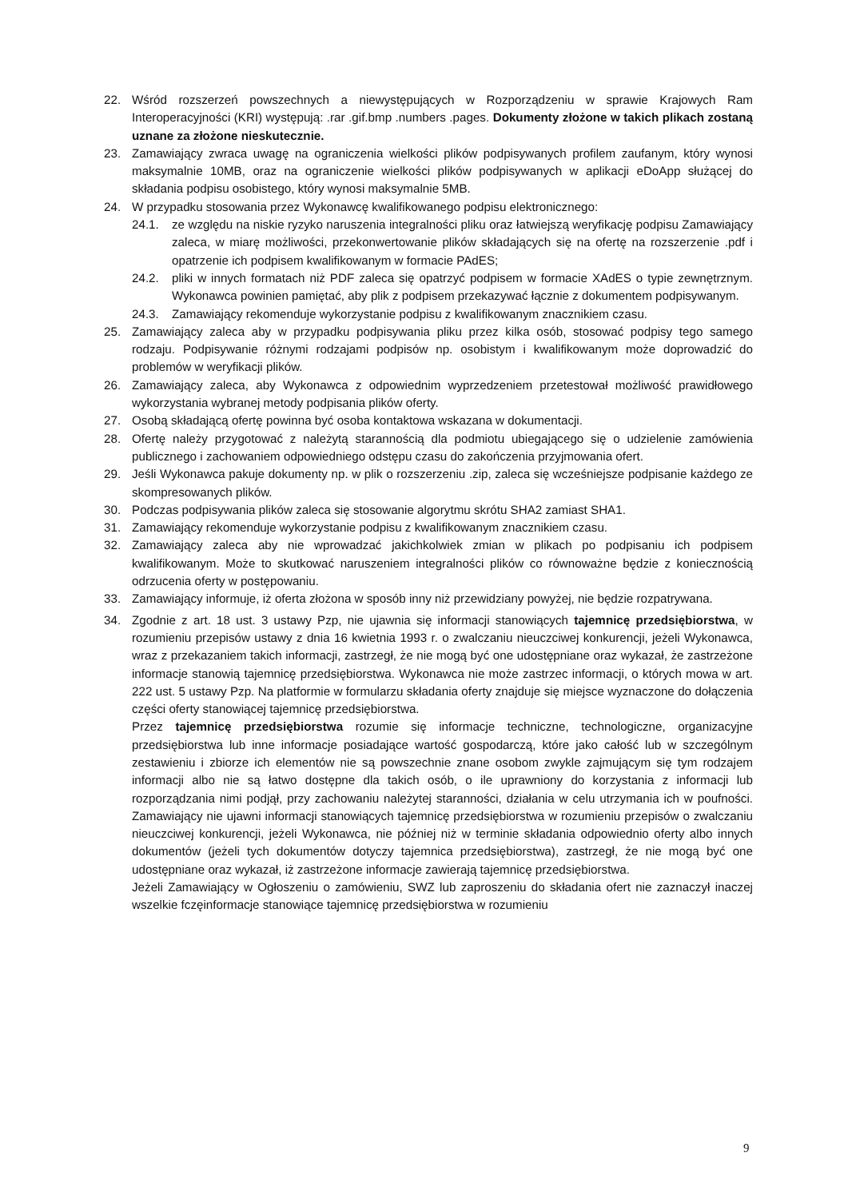22. Wśród rozszerzeń powszechnych a niewystępujących w Rozporządzeniu w sprawie Krajowych Ram Interoperacyjności (KRI) występują: .rar .gif.bmp .numbers .pages. Dokumenty złożone w takich plikach zostaną uznane za złożone nieskutecznie.
23. Zamawiający zwraca uwagę na ograniczenia wielkości plików podpisywanych profilem zaufanym, który wynosi maksymalnie 10MB, oraz na ograniczenie wielkości plików podpisywanych w aplikacji eDoApp służącej do składania podpisu osobistego, który wynosi maksymalnie 5MB.
24. W przypadku stosowania przez Wykonawcę kwalifikowanego podpisu elektronicznego:
24.1. ze względu na niskie ryzyko naruszenia integralności pliku oraz łatwiejszą weryfikację podpisu Zamawiający zaleca, w miarę możliwości, przekonwertowanie plików składających się na ofertę na rozszerzenie .pdf i opatrzenie ich podpisem kwalifikowanym w formacie PAdES;
24.2. pliki w innych formatach niż PDF zaleca się opatrzyć podpisem w formacie XAdES o typie zewnętrznym. Wykonawca powinien pamiętać, aby plik z podpisem przekazywać łącznie z dokumentem podpisywanym.
24.3. Zamawiający rekomenduje wykorzystanie podpisu z kwalifikowanym znacznikiem czasu.
25. Zamawiający zaleca aby w przypadku podpisywania pliku przez kilka osób, stosować podpisy tego samego rodzaju. Podpisywanie różnymi rodzajami podpisów np. osobistym i kwalifikowanym może doprowadzić do problemów w weryfikacji plików.
26. Zamawiający zaleca, aby Wykonawca z odpowiednim wyprzedzeniem przetestował możliwość prawidłowego wykorzystania wybranej metody podpisania plików oferty.
27. Osobą składającą ofertę powinna być osoba kontaktowa wskazana w dokumentacji.
28. Ofertę należy przygotować z należytą starannością dla podmiotu ubiegającego się o udzielenie zamówienia publicznego i zachowaniem odpowiedniego odstępu czasu do zakończenia przyjmowania ofert.
29. Jeśli Wykonawca pakuje dokumenty np. w plik o rozszerzeniu .zip, zaleca się wcześniejsze podpisanie każdego ze skompresowanych plików.
30. Podczas podpisywania plików zaleca się stosowanie algorytmu skrótu SHA2 zamiast SHA1.
31. Zamawiający rekomenduje wykorzystanie podpisu z kwalifikowanym znacznikiem czasu.
32. Zamawiający zaleca aby nie wprowadzać jakichkolwiek zmian w plikach po podpisaniu ich podpisem kwalifikowanym. Może to skutkować naruszeniem integralności plików co równoważne będzie z koniecznością odrzucenia oferty w postępowaniu.
33. Zamawiający informuje, iż oferta złożona w sposób inny niż przewidziany powyżej, nie będzie rozpatrywana.
34. Zgodnie z art. 18 ust. 3 ustawy Pzp, nie ujawnia się informacji stanowiących tajemnicę przedsiębiorstwa, w rozumieniu przepisów ustawy z dnia 16 kwietnia 1993 r. o zwalczaniu nieuczciwej konkurencji, jeżeli Wykonawca, wraz z przekazaniem takich informacji, zastrzegł, że nie mogą być one udostępniane oraz wykazał, że zastrzeżone informacje stanowią tajemnicę przedsiębiorstwa. Wykonawca nie może zastrzec informacji, o których mowa w art. 222 ust. 5 ustawy Pzp. Na platformie w formularzu składania oferty znajduje się miejsce wyznaczone do dołączenia części oferty stanowiącej tajemnicę przedsiębiorstwa.
Przez tajemnicę przedsiębiorstwa rozumie się informacje techniczne, technologiczne, organizacyjne przedsiębiorstwa lub inne informacje posiadające wartość gospodarczą, które jako całość lub w szczególnym zestawieniu i zbiorze ich elementów nie są powszechnie znane osobom zwykle zajmującym się tym rodzajem informacji albo nie są łatwo dostępne dla takich osób, o ile uprawniony do korzystania z informacji lub rozporządzania nimi podjął, przy zachowaniu należytej staranności, działania w celu utrzymania ich w poufności. Zamawiający nie ujawni informacji stanowiących tajemnicę przedsiębiorstwa w rozumieniu przepisów o zwalczaniu nieuczciwej konkurencji, jeżeli Wykonawca, nie później niż w terminie składania odpowiednio oferty albo innych dokumentów (jeżeli tych dokumentów dotyczy tajemnica przedsiębiorstwa), zastrzegł, że nie mogą być one udostępniane oraz wykazał, iż zastrzeżone informacje zawierają tajemnicę przedsiębiorstwa.
Jeżeli Zamawiający w Ogłoszeniu o zamówieniu, SWZ lub zaproszeniu do składania ofert nie zaznaczył inaczej wszelkie fczęinformacje stanowiące tajemnicę przedsiębiorstwa w rozumieniu
9